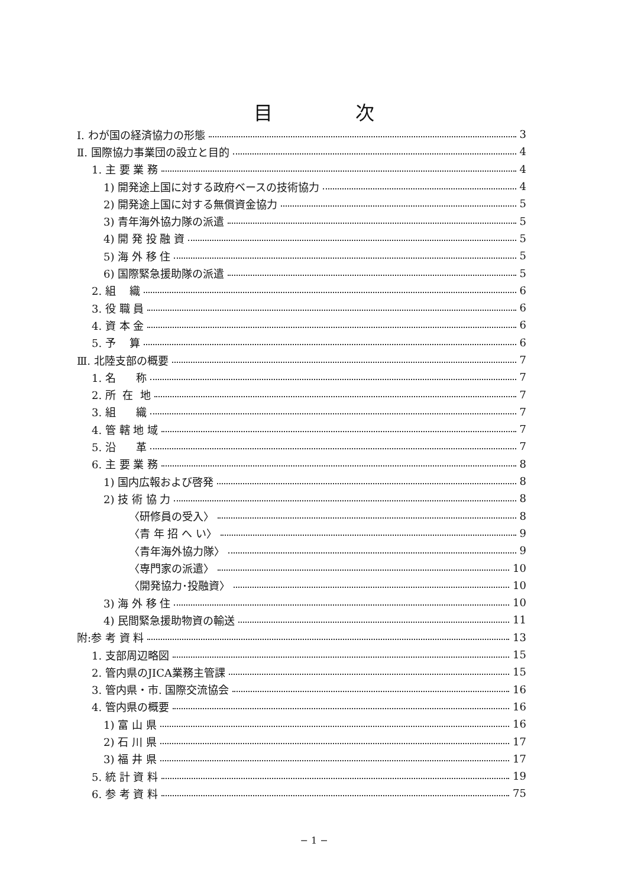目次
Ⅰ. わが国の経済協力の形態 3
Ⅱ. 国際協力事業団の設立と目的 4
1. 主 要 業 務 4
1) 開発途上国に対する政府ベースの技術協力 4
2) 開発途上国に対する無償資金協力 5
3) 青年海外協力隊の派遣 5
4) 開 発 投 融 資 5
5) 海 外 移 住 5
6) 国際緊急援助隊の派遣 5
2. 組 織 6
3. 役 職 員 6
4. 資 本 金 6
5. 予 算 6
Ⅲ. 北陸支部の概要 7
1. 名 称 7
2. 所 在 地 7
3. 組 織 7
4. 管 轄 地 域 7
5. 沿 革 7
6. 主 要 業 務 8
1) 国内広報および啓発 8
2) 技 術 協 力 8
〈研修員の受入〉 8
〈青 年 招 へ い〉 9
〈青年海外協力隊〉 9
〈専門家の派遣〉 10
〈開発協力･投融資〉 10
3) 海 外 移 住 10
4) 民間緊急援助物資の輸送 11
附:参 考 資 料 13
1. 支部周辺略図 15
2. 管内県のJICA業務主管課 15
3. 管内県・市. 国際交流協会 16
4. 管内県の概要 16
1) 富 山 県 16
2) 石 川 県 17
3) 福 井 県 17
5. 統 計 資 料 19
6. 参 考 資 料 75
− 1 −